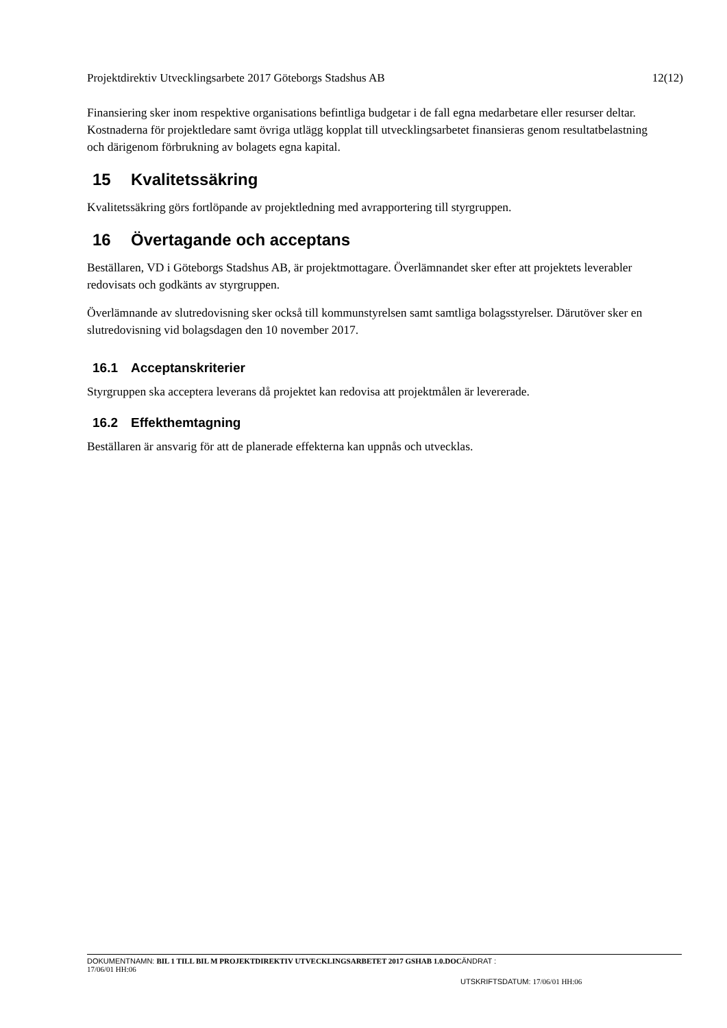Projektdirektiv Utvecklingsarbete 2017 Göteborgs Stadshus AB 12(12)
Finansiering sker inom respektive organisations befintliga budgetar i de fall egna medarbetare eller resurser deltar. Kostnaderna för projektledare samt övriga utlägg kopplat till utvecklingsarbetet finansieras genom resultatbelastning och därigenom förbrukning av bolagets egna kapital.
15 Kvalitetssäkring
Kvalitetssäkring görs fortlöpande av projektledning med avrapportering till styrgruppen.
16 Övertagande och acceptans
Beställaren, VD i Göteborgs Stadshus AB, är projektmottagare. Överlämnandet sker efter att projektets leverabler redovisats och godkänts av styrgruppen.
Överlämnande av slutredovisning sker också till kommunstyrelsen samt samtliga bolagsstyrelser. Därutöver sker en slutredovisning vid bolagsdagen den 10 november 2017.
16.1 Acceptanskriterier
Styrgruppen ska acceptera leverans då projektet kan redovisa att projektmålen är levererade.
16.2 Effekthemtagning
Beställaren är ansvarig för att de planerade effekterna kan uppnås och utvecklas.
DOKUMENTNAMN: BIL 1 TILL BIL M PROJEKTDIREKTIV UTVECKLINGSARBETET 2017 GSHAB 1.0.DOC ÄNDRAT :
17/06/01 HH:06
UTSKRIFTSDATUM: 17/06/01 HH:06